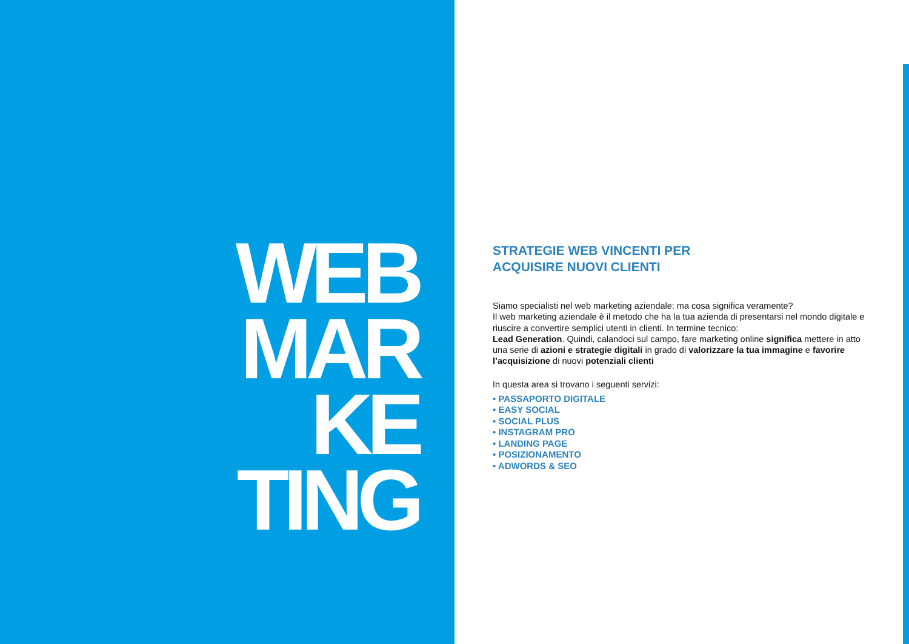WEB
MAR
KE
TING
STRATEGIE WEB VINCENTI PER
ACQUISIRE NUOVI CLIENTI
Siamo specialisti nel web marketing aziendale: ma cosa significa veramente?
Il web marketing aziendale è il metodo che ha la tua azienda di presentarsi nel mondo digitale e riuscire a convertire semplici utenti in clienti. In termine tecnico:
Lead Generation. Quindi, calandoci sul campo, fare marketing online significa mettere in atto una serie di azioni e strategie digitali in grado di valorizzare la tua immagine e favorire l’acquisizione di nuovi potenziali clienti
In questa area si trovano i seguenti servizi:
• PASSAPORTO DIGITALE
• EASY SOCIAL
• SOCIAL PLUS
• INSTAGRAM PRO
• LANDING PAGE
• POSIZIONAMENTO
• ADWORDS & SEO